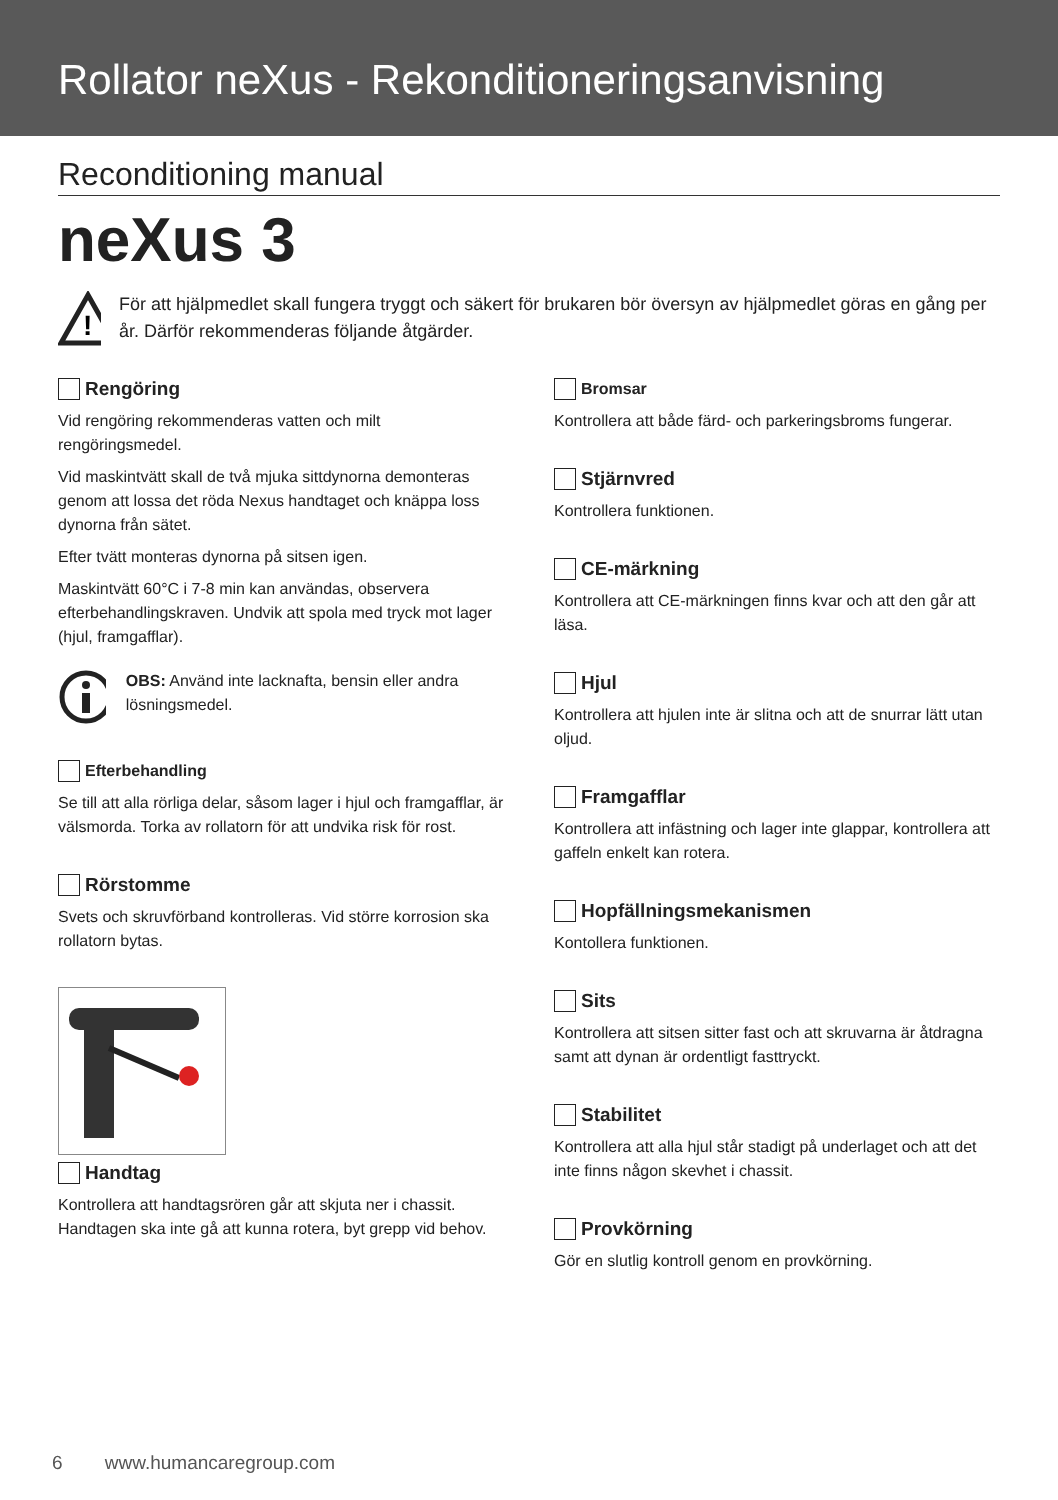Rollator neXus - Rekonditioneringsanvisning
Reconditioning manual
neXus 3
!
För att hjälpmedlet skall fungera tryggt och säkert för brukaren bör översyn av hjälpmedlet göras en gång per år. Därför rekommenderas följande åtgärder.
Rengöring
Vid rengöring rekommenderas vatten och milt rengöringsmedel.
Vid maskintvätt skall de två mjuka sittdynorna demonteras genom att lossa det röda Nexus handtaget och knäppa loss dynorna från sätet.
Efter tvätt monteras dynorna på sitsen igen.
Maskintvätt 60°C i 7-8 min kan användas, observera efterbehandlingskraven. Undvik att spola med tryck mot lager (hjul, framgafflar).
OBS: Använd inte lacknafta, bensin eller andra lösningsmedel.
Efterbehandling
Se till att alla rörliga delar, såsom lager i hjul och framgafflar, är välsmorda. Torka av rollatorn för att undvika risk för rost.
Rörstomme
Svets och skruvförband kontrolleras. Vid större korrosion ska rollatorn bytas.
Handtag
Kontrollera att handtagsrören går att skjuta ner i chassit. Handtagen ska inte gå att kunna rotera, byt grepp vid behov.
Bromsar
Kontrollera att både färd- och parkeringsbroms fungerar.
Stjärnvred
Kontrollera funktionen.
CE-märkning
Kontrollera att CE-märkningen finns kvar och att den går att läsa.
Hjul
Kontrollera att hjulen inte är slitna och att de snurrar lätt utan oljud.
Framgafflar
Kontrollera att infästning och lager inte glappar, kontrollera att gaffeln enkelt kan rotera.
Hopfällningsmekanismen
Kontollera funktionen.
Sits
Kontrollera att sitsen sitter fast och att skruvarna är åtdragna samt att dynan är ordentligt fasttryckt.
Stabilitet
Kontrollera att alla hjul står stadigt på underlaget och att det inte finns någon skevhet i chassit.
Provkörning
Gör en slutlig kontroll genom en provkörning.
6 www.humancaregroup.com